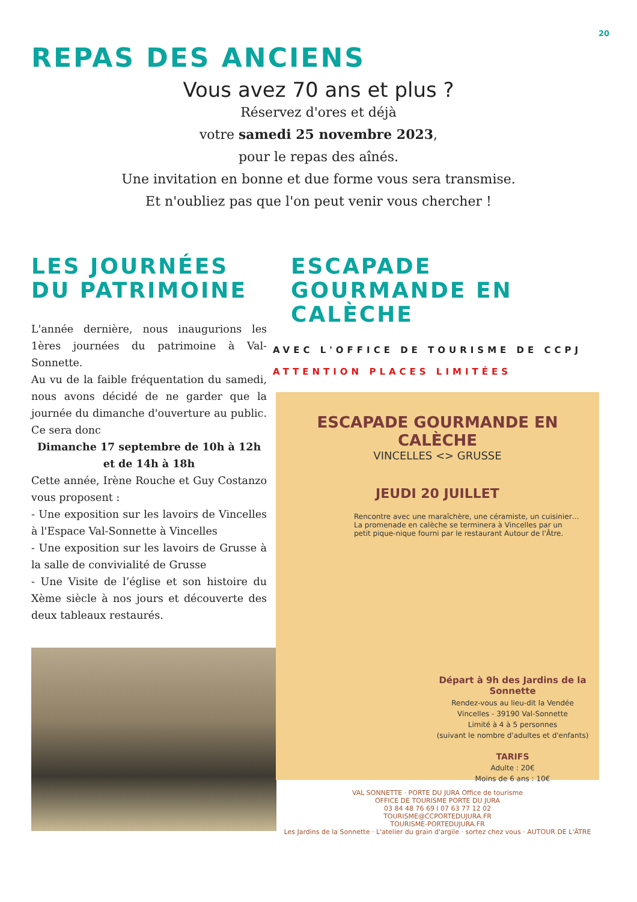20
REPAS DES ANCIENS
Vous avez 70 ans et plus ?
Réservez d'ores et déjà
votre samedi 25 novembre 2023,
pour le repas des aînés.
Une invitation en bonne et due forme vous sera transmise.
Et n'oubliez pas que l'on peut venir vous chercher !
LES JOURNÉES DU PATRIMOINE
L'année dernière, nous inaugurions les 1ères journées du patrimoine à Val-Sonnette.
Au vu de la faible fréquentation du samedi, nous avons décidé de ne garder que la journée du dimanche d'ouverture au public. Ce sera donc
Dimanche 17 septembre de 10h à 12h et de 14h à 18h
Cette année, Irène Rouche et Guy Costanzo vous proposent :
- Une exposition sur les lavoirs de Vincelles à l'Espace Val-Sonnette à Vincelles
- Une exposition sur les lavoirs de Grusse à la salle de convivialité de Grusse
- Une Visite de l’église et son histoire du Xème siècle à nos jours et découverte des deux tableaux restaurés.
ESCAPADE GOURMANDE EN CALÈCHE
AVEC L'OFFICE DE TOURISME DE CCPJ
ATTENTION PLACES LIMITÉES
ESCAPADE GOURMANDE EN CALÈCHE
VINCELLES <> GRUSSE
JEUDI 20 JUILLET
Rencontre avec une maraîchère, une céramiste, un cuisinier… La promenade en calèche se terminera à Vincelles par un petit pique-nique fourni par le restaurant Autour de l'Âtre.
Départ à 9h des Jardins de la Sonnette
Rendez-vous au lieu-dit la Vendée
Vincelles - 39190 Val-Sonnette
Limité à 4 à 5 personnes
(suivant le nombre d'adultes et d'enfants)
TARIFS
Adulte : 20€
Moins de 6 ans : 10€
VAL SONNETTE · PORTE DU JURA Office de tourisme
OFFICE DE TOURISME PORTE DU JURA
03 84 48 76 69 I 07 63 77 12 02
TOURISME@CCPORTEDUJURA.FR
TOURISME-PORTEDUJURA.FR
Les Jardins de la Sonnette · L'atelier du grain d'argile · sortez chez vous · AUTOUR DE L'ÂTRE